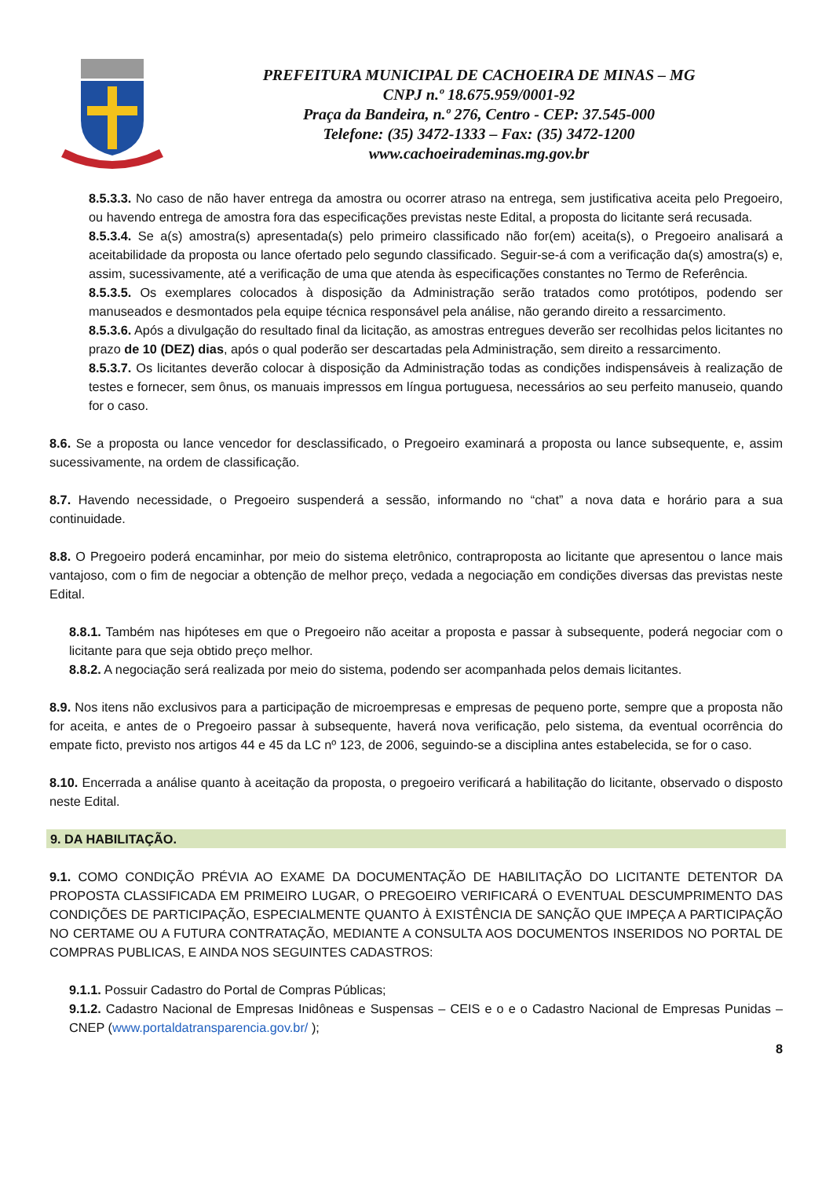PREFEITURA MUNICIPAL DE CACHOEIRA DE MINAS – MG
CNPJ n.º 18.675.959/0001-92
Praça da Bandeira, n.º 276, Centro - CEP: 37.545-000
Telefone: (35) 3472-1333 – Fax: (35) 3472-1200
www.cachoeirademinas.mg.gov.br
8.5.3.3. No caso de não haver entrega da amostra ou ocorrer atraso na entrega, sem justificativa aceita pelo Pregoeiro, ou havendo entrega de amostra fora das especificações previstas neste Edital, a proposta do licitante será recusada.
8.5.3.4. Se a(s) amostra(s) apresentada(s) pelo primeiro classificado não for(em) aceita(s), o Pregoeiro analisará a aceitabilidade da proposta ou lance ofertado pelo segundo classificado. Seguir-se-á com a verificação da(s) amostra(s) e, assim, sucessivamente, até a verificação de uma que atenda às especificações constantes no Termo de Referência.
8.5.3.5. Os exemplares colocados à disposição da Administração serão tratados como protótipos, podendo ser manuseados e desmontados pela equipe técnica responsável pela análise, não gerando direito a ressarcimento.
8.5.3.6. Após a divulgação do resultado final da licitação, as amostras entregues deverão ser recolhidas pelos licitantes no prazo de 10 (DEZ) dias, após o qual poderão ser descartadas pela Administração, sem direito a ressarcimento.
8.5.3.7. Os licitantes deverão colocar à disposição da Administração todas as condições indispensáveis à realização de testes e fornecer, sem ônus, os manuais impressos em língua portuguesa, necessários ao seu perfeito manuseio, quando for o caso.
8.6. Se a proposta ou lance vencedor for desclassificado, o Pregoeiro examinará a proposta ou lance subsequente, e, assim sucessivamente, na ordem de classificação.
8.7. Havendo necessidade, o Pregoeiro suspenderá a sessão, informando no “chat” a nova data e horário para a sua continuidade.
8.8. O Pregoeiro poderá encaminhar, por meio do sistema eletrônico, contraproposta ao licitante que apresentou o lance mais vantajoso, com o fim de negociar a obtenção de melhor preço, vedada a negociação em condições diversas das previstas neste Edital.
8.8.1. Também nas hipóteses em que o Pregoeiro não aceitar a proposta e passar à subsequente, poderá negociar com o licitante para que seja obtido preço melhor.
8.8.2. A negociação será realizada por meio do sistema, podendo ser acompanhada pelos demais licitantes.
8.9. Nos itens não exclusivos para a participação de microempresas e empresas de pequeno porte, sempre que a proposta não for aceita, e antes de o Pregoeiro passar à subsequente, haverá nova verificação, pelo sistema, da eventual ocorrência do empate ficto, previsto nos artigos 44 e 45 da LC nº 123, de 2006, seguindo-se a disciplina antes estabelecida, se for o caso.
8.10. Encerrada a análise quanto à aceitação da proposta, o pregoeiro verificará a habilitação do licitante, observado o disposto neste Edital.
9. DA HABILITAÇÃO.
9.1. COMO CONDIÇÃO PRÉVIA AO EXAME DA DOCUMENTAÇÃO DE HABILITAÇÃO DO LICITANTE DETENTOR DA PROPOSTA CLASSIFICADA EM PRIMEIRO LUGAR, O PREGOEIRO VERIFICARÁ O EVENTUAL DESCUMPRIMENTO DAS CONDIÇÕES DE PARTICIPAÇÃO, ESPECIALMENTE QUANTO À EXISTÊNCIA DE SANÇÃO QUE IMPEÇA A PARTICIPAÇÃO NO CERTAME OU A FUTURA CONTRATAÇÃO, MEDIANTE A CONSULTA AOS DOCUMENTOS INSERIDOS NO PORTAL DE COMPRAS PUBLICAS, E AINDA NOS SEGUINTES CADASTROS:
9.1.1. Possuir Cadastro do Portal de Compras Públicas;
9.1.2. Cadastro Nacional de Empresas Inidôneas e Suspensas – CEIS e o e o Cadastro Nacional de Empresas Punidas – CNEP (www.portaldatransparencia.gov.br/ );
8